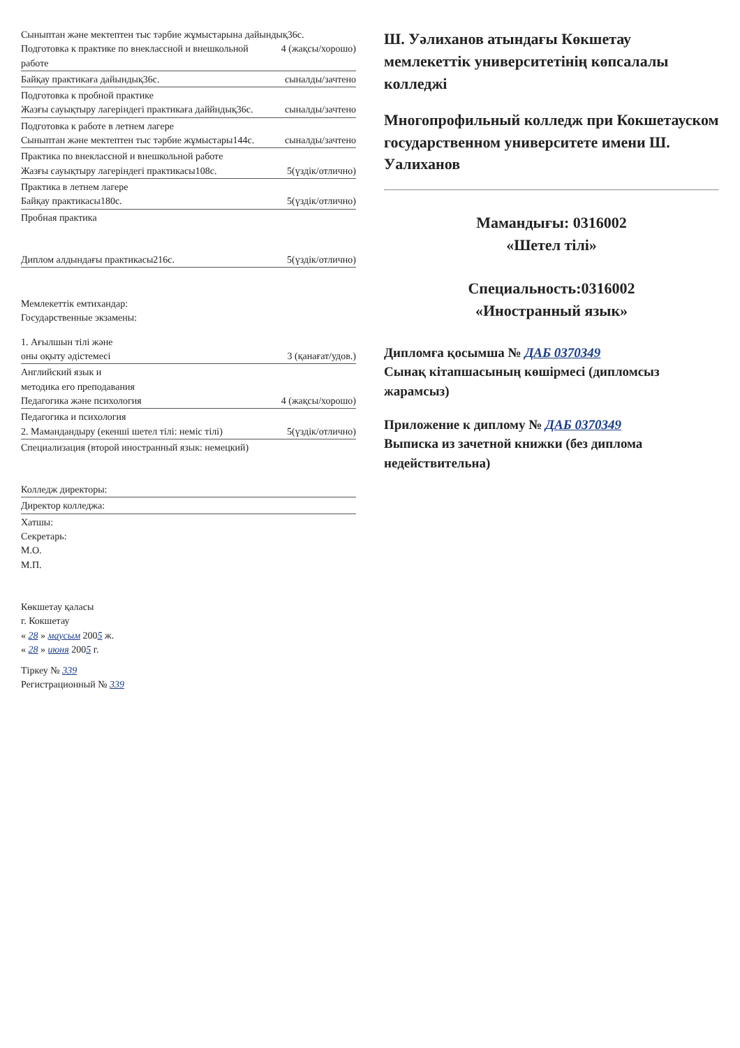Сыныптан және мектептен тыс тәрбие жұмыстарына дайындық36с.
Подготовка к практике по внеклассной и внешкольной работе 4 (жақсы/хорошо)
Байқау практикаға дайындық36с. сыналды/зачтено
Подготовка к пробной практике
Жазғы сауықтыру лагеріндегі практикаға даййндық36с. сыналды/зачтено
Подготовка к работе в летнем лагере
Сыныптан және мектептен тыс тәрбие жұмыстары144с. сыналды/зачтено
Практика по внеклассной и внешкольной работе
Жазғы сауықтыру лагеріндегі практикасы108с. 5(үздік/отлично)
Практика в летнем лагере
Байқау практикасы180с. 5(үздік/отлично)
Пробная практика
Диплом алдындағы практикасы216с. 5(үздік/отлично)
Мемлекеттік емтихандар:
Государственные экзамены:
1. Ағылшын тілі және
оны оқыту әдістемесі 3 (қанағат/удов.)
Английский язык и
методика его преподавания
Педагогика және психология 4 (жақсы/хорошо)
Педагогика и психология
2. Мамандандыру (екенші шетел тілі: неміс тілі) 5(үздік/отлично)
Специализация (второй иностранный язык: немецкий)
Колледж директоры:
Директор колледжа:
Хатшы:
Секретарь:
М.О.
М.П.
Көкшетау қаласы
г. Кокшетау
« 28 » маусым 2005 ж.
« 28 » июня 2005 г.
Тіркеу № 339
Регистрационный № 339
Ш. Уәлиханов атындағы Көкшетау мемлекеттік университетінің көпсалалы колледжі
Многопрофильный колледж при Кокшетауском государственном университете имени Ш. Уалиханов
Мамандығы: 0316002
«Шетел тілі»
Специальность:0316002
«Иностранный язык»
Дипломға қосымша № ДАБ 0370349
Сынақ кітапшасының көшірмесі (дипломсыз жарамсыз)
Приложение к диплому № ДАБ 0370349
Выписка из зачетной книжки (без диплома недействительна)